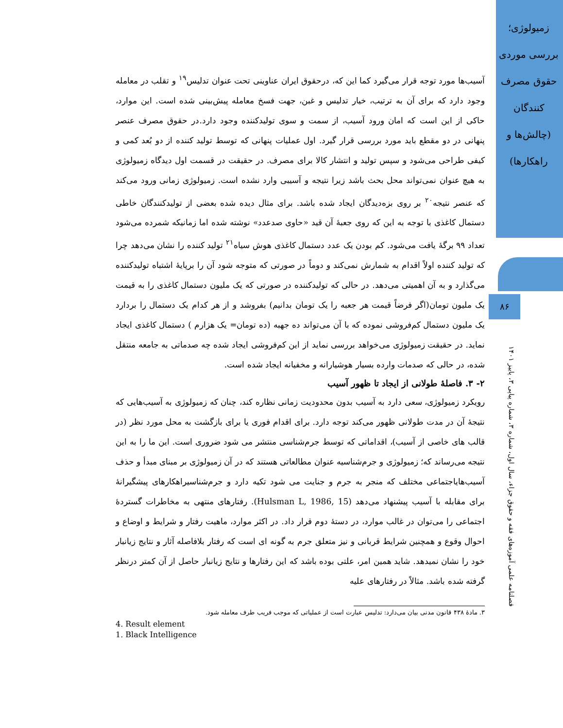زمیولوژی؛ بررسی موردی حقوق مصرف کنندگان (چالش‌ها و راهکارها)
۸۶
فصلنامه علمی آموزه‌های فقه و حقوق جزاء، سال اول، شماره ۳، شماره پیاپی ۳، پاییز ۱۴۰۱
آسیب‌ها مورد توجه قرار می‌گیرد کما این که، درحقوق ایران عناوینی تحت عنوان تدلیس<sup>۱۹</sup> و تقلب در معامله وجود دارد که برای آن به ترتیب، خیار تدلیس و غبن، جهت فسخ معامله پیش‌بینی شده است. این موارد، حاکی از این است که امان ورود آسیب، از سمت و سوی تولیدکننده وجود دارد.در حقوق مصرف عنصر پنهانی در دو مقطع باید مورد بررسی قرار گیرد. اول عملیات پنهانی که توسط تولید کننده از دو بُعد کمی و کیفی طراحی می‌شود و سپس تولید و انتشار کالا برای مصرف. در حقیقت در قسمت اول دیدگاه زمیولوژی به هیچ عنوان نمی‌تواند محل بحث باشد زیرا نتیجه و آسیبی وارد نشده است. زمیولوژی زمانی ورود می‌کند که عنصر نتیجه<sup>۲۰</sup> بر روی بزه‌دیدگان ایجاد شده باشد. برای مثال دیده شده بعضی از تولیدکنندگان خاطی دستمال کاغذی با توجه به این که روی جعبهٔ آن قید «حاوی صدعدد» نوشته شده اما زمانیکه شمرده می‌شود تعداد ۹۹ برگهٔ یافت می‌شود. کم بودن یک عدد دستمال کاغذی هوش سیاه<sup>۲۱</sup> تولید کننده را نشان می‌دهد چرا که تولید کننده اولاً اقدام به شمارش نمی‌کند و دوماً در صورتی که متوجه شود آن را برپایهٔ اشتباه تولیدکننده می‌گذارد و به آن اهمیتی می‌دهد. در حالی که تولیدکننده در صورتی که یک ملیون دستمال کاغذی را به قیمت یک ملیون تومان(اگر فرضاً قیمت هر جعبه را یک تومان بدانیم) بفروشد و از هر کدام یک دستمال را بردارد یک ملیون دستمال کم‌فروشی نموده که با آن می‌تواند ده جهبه (ده تومان= یک هزارم ) دستمال کاغذی ایجاد نماید. در حقیقت زمیولوژی می‌خواهد بررسی نماید از این کم‌فروشی ایجاد شده چه صدماتی به جامعه منتقل شده، در حالی که صدمات وارده بسیار هوشیارانه و مخفیانه ایجاد شده است.
۲- ۳. فاصلهٔ طولانی از ایجاد تا ظهور آسیب
رویکرد زمیولوژی، سعی دارد به آسیب بدون محدودیت زمانی نظاره کند، چنان که زمیولوژی به آسیب‌هایی که نتیجهٔ آن در مدت طولانی ظهور می‌کند توجه دارد. برای اقدام فوری یا برای بازگشت به محل مورد نظر (در قالب های خاصی از آسیب)، اقداماتی که توسط جرم‌شناسی منتشر می شود ضروری است. این ما را به این نتیجه می‌رساند که؛ زمیولوژی و جرم‌شناسیه عنوان مطالعاتی هستند که در آن زمیولوژی بر مبنای مبدأ و حذف آسیب‌هایاجتماعی مختلف که منجر به جرم و جنایت می شود تکیه دارد و جرم‌شناسیراهکارهای پیشگیرانهٔ برای مقابله با آسیب پیشنهاد می‌دهد (Hulsman L, 1986, 15). رفتارهای منتهی به مخاطرات گستردهٔ اجتماعی را می‌توان در غالب موارد، در دستهٔ دوم قرار داد. در اکثر موارد، ماهیت رفتار و شرایط و اوضاع و احوال وقوع و همچنین شرایط قربانی و نیز متعلق جرم به گونه ای است که رفتار بلافاصله آثار و نتایج زیانبار خود را نشان نمیدهد. شاید همین امر، علتی بوده باشد که این رفتارها و نتایج زیانبار حاصل از آن کمتر درنظر گرفته شده باشد. مثالاً در رفتارهای علیه
۳. مادهٔ ۴۳۸ قانون مدنی بیان می‌دارد: تدلیس عبارت است از عملیاتی که موجب فریب طرف معامله شود.
4. Result element
1. Black Intelligence